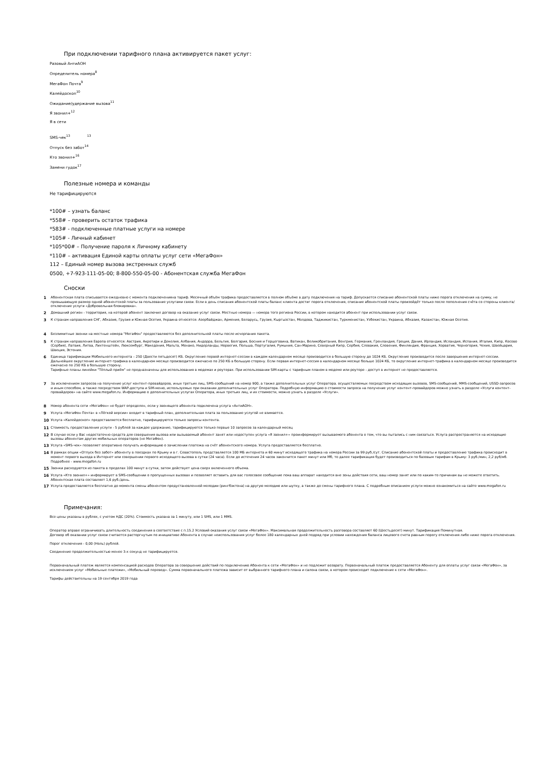При подключении тарифного плана активируется пакет услуг:
Разовый АнтиАОН
Определитель номера<sup>8</sup>
МегаФон Почта<sup>9</sup>
Калейдоскоп<sup>10</sup>
Ожидание/удержание вызова<sup>11</sup>
Я звонил+<sup>12</sup>
Я в сети
SMS-чек<sup>13</sup> <sup>13</sup>
Отпуск без забот<sup>14</sup>
Кто звонил+<sup>16</sup>
Замени гудок<sup>17</sup>
Полезные номера и команды
Не тарифицируются
*100# – узнать баланс
*558# – проверить остаток трафика
*583# - подключенные платные услуги на номере
*105# - Личный кабинет
*105*00# – Получение пароля к Личному кабинету
*110# – активация Единой карты оплаты услуг сети «МегаФон»
112 – Единый номер вызова экстренных служб
0500, +7-923-111-05-00; 8-800-550-05-00 - Абонентская служба МегаФон
Сноски
1 Абонентская плата списывается ежедневно с момента подключенияна тариф. Месячный объём трафика предоставляется в полном объёме в дату подключения на тариф. Допускается списание абонентской платы ниже порога отключения на сумму, не превышающую размер одной абонентской платы за пользование услугами связи. Если в день списания абонентской платы баланс клиента достиг порога отключения, списание абонентской платы произойдёт только после пополнения счёта со стороны клиента/отключение услуги «Добровольная блокировка».
2 Домашний регион - территория, на которой абонент заключил договор на оказание услуг связи. Местные номера — номера того региона России, в котором находится абонент при использовании услуг связи.
3 К странам направления СНГ, Абхазия, Грузия и Южная Осетия, Украина относятся: Азербайджан, Армения, Беларусь, Грузия, Кыргызстан, Молдова, Таджикистан, Туркменистан, Узбекистан, Украина, Абхазия, Казахстан, Южная Осетия.
4 Безлимитные звонки на местные номера "МегаФон" предоставляются без дополнительной платы после исчерпания пакета.
5 К странам направления Европа относятся: Австрия, Акротири и Декелия, Албания, Андорра, Бельгия, Болгария, Босния и Герцеговина, Ватикан, Великобритания, Венгрия, Германия, Гренландия, Греция, Дания, Ирландия, Исландия, Испания, Италия, Кипр, Косово (Сербия), Латвия, Литва, Лихтенштейн, Люксембург, Македония, Мальта, Монако, Нидерланды, Норвегия, Польша, Португалия, Румыния, Сан-Марино, Северный Кипр, Сербия, Словакия, Словения, Финляндия, Франция, Хорватия, Черногория, Чехия, Швейцария, Швеция, Эстония.
6 Единица тарификации Мобильного интернета – 250 (Двести пятьдесят) КБ. Округление первой интернет-сессии в каждом календарном месяце производится в большую сторону до 1024 КБ. Округление производится после завершения интернет-сессии. Дальнейшее округление интернет-трафика в календарном месяце производится ежечасно по 250 КБ в большую сторону. Если первая интернет-сессия в календарном месяце больше 1024 КБ, то округление интернет-трафика в календарном месяце производится ежечасно по 250 КБ в большую сторону.
Тарифные планы линейки "Тёплый приём" не предназначены для использования в модемах и роутерах. При использовании SIM-карты с тарифным планом в модеме или роутере - доступ в интернет не предоставляется.
7 За исключением запросов на получение услуг контент-провайдеров, иных третьих лиц, SMS-сообщений на номер 900, а также дополнительных услуг Оператора. осуществляемых посредством исходящих вызовов, SMS-сообщений, MMS-сообщений, USSD-запросов и иным способом, а также посредством WAP-доступа и SIM-меню, используемых при оказании дополнительных услуг Оператора. Подробную информацию о стоимости запроса на получение услуг контент-провайдеров можно узнать в разделе «Услуги контент-провайдеров» на сайте www.megafon.ru. Информацию о дополнительных услугах Оператора, иных третьих лиц, и их стоимости, можно узнать в разделе «Услуги».
8 Номер абонента сети «МегаФон» не будет определен, если у звонящего абонента подключена услуга «АнтиАОН».
9 Услуга «МегаФон Почта» в «Лёгкой версии» входит в тарифный план, дополнительная плата за пользование услугой не взимается.
10 Услуга «Калейдоскоп» предоставляется бесплатно, тарифицируются только запросы контента.
11 Стоимость предоставления услуги - 5 рублей за каждое удержание, тарифицируются только первые 10 запросов за календарный месяц
12 В случае если у Вас недостаточно средств для совершения вызова или вызываемый абонент занят или недоступен услуга «Я звонил+» проинформирует вызываемого абонента о том, что вы пытались с ним связаться. Услуга распространяется на исходящие вызовы абонентам других мобильных операторов (не МегаФон).
13 Услуга «SMS-чек» позволяет оперативно получать информацию о зачислении платежа на счёт абонентского номера. Услуга предоставляется бесплатно.
14 В рамках опции «Отпуск без забот» абоненту в поездках по Крыму и в г. Севастополь представляется 100 МБ интернета и 60 минут исходящего трафика на номера России за 99 руб./сут. Списание абонентской платы и предоставление трафика происходит в момент первого выхода в Интернет или совершении первого исходящего вызова в сутки (24 часа). Если до истечения 24 часов закончится пакет минут или Мб, то далее тарификация будет производиться по базовым тарифам в Крыму: 3 руб./мин, 2,2 руб/мб. Подробнее - www.megafon.ru
15 Звонки расходуются из пакета в пределах 100 минут в сутки, затем действует цена сверх включенного объема.
16 Услуга «Кто звонил+» информирует в SMS-сообщении о пропущенных вызовах и позволяет оставить для вас голосовое сообщение пока ваш аппарат находится вне зоны действия сети, ваш номер занят или по каким-то причинам вы не можете ответить. Абонентская плата составляет 1,6 руб./день.
17 Услуга предоставляется бесплатно до момента смены абонентом предустановленной мелодии (рингбэктона) на другую мелодию или шутку, а также до смены тарифного плана. С подробным описанием услуги можно ознакомиться на сайте www.megafon.ru
Примечания:
Все цены указаны в рублях, с учетом НДС (20%). Стоимость указана за 1 минуту, или 1 SMS, или 1 MMS.
Оператор вправе ограничивать длительность соединения в соответствие с п.15.2 Условий оказания услуг связи «МегаФон». Максимальная продолжительность разговора составляет 60 (Шестьдесят) минут. Тарификация Поминутная.
Договор об оказании услуг связи считается расторгнутым по инициативе Абонента в случае неиспользования услуг более 180 календарных дней подряд при условии нахождения баланса лицевого счета равным порогу отключения либо ниже порога отключения.
Порог отключения - 0,00 (Ноль) рублей.
Соединение продолжительностью менее 3-х секунд не тарифицируется.
Первоначальный платеж является компенсацией расходов Оператора за совершение действий по подключению Абонента к сети «МегаФон» и не подлежит возврату. Первоначальный платеж предоставляется Абоненту для оплаты услуг связи «МегаФон», за исключением услуг «Мобильные платежи», «Мобильный перевод». Сумма первоначального платежа зависит от выбранного тарифного плана и салона связи, в котором происходит подключение к сети «МегаФон».
Тарифы действительны на 19 сентября 2019 года